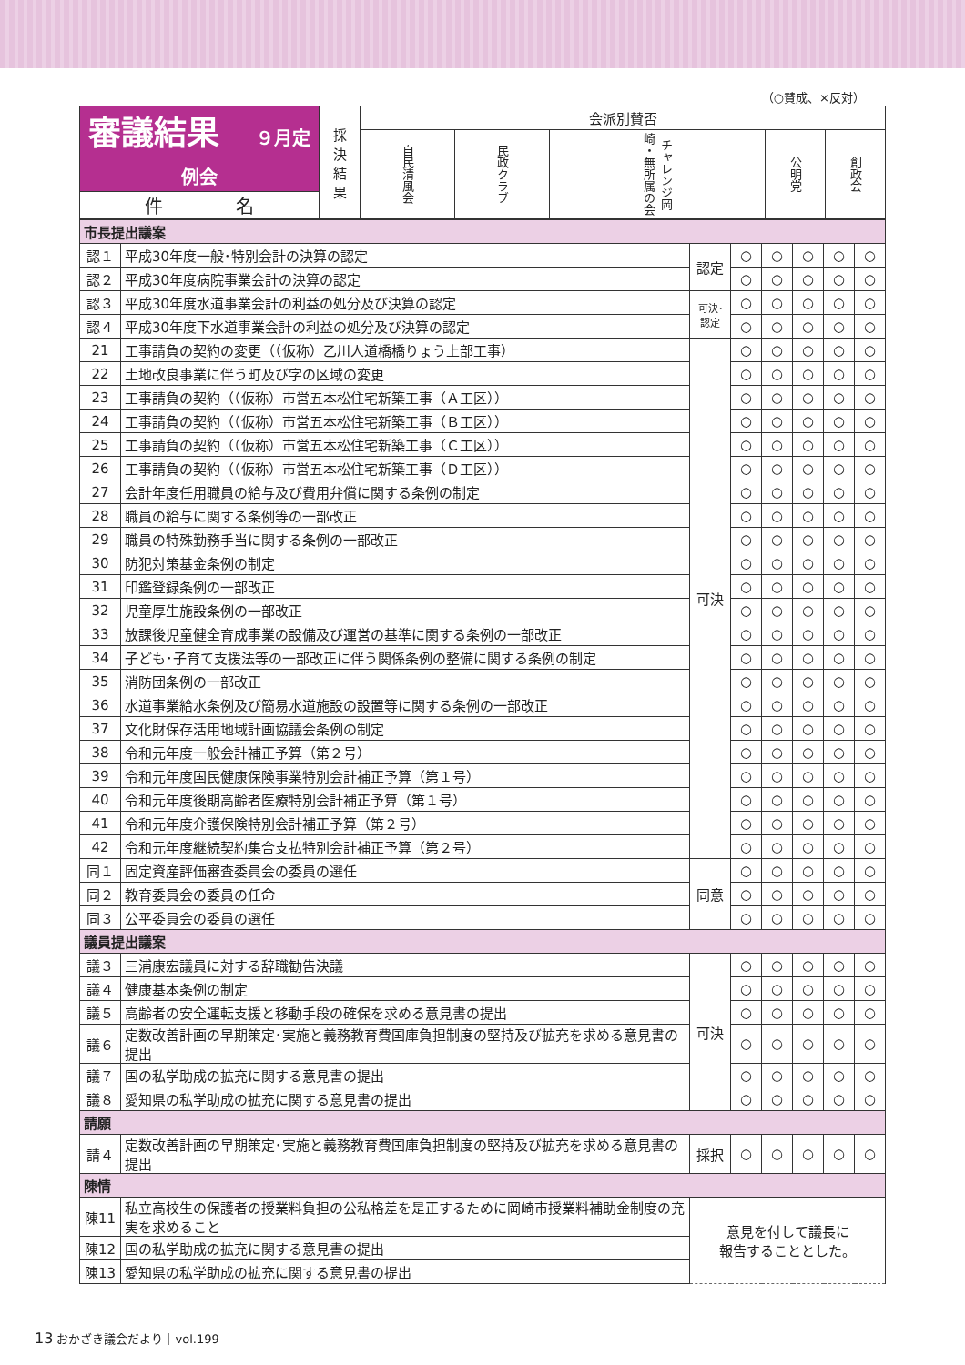（○賛成、×反対）
| 審議結果 ９月定例会 | 採 決 結 果 | 会派別賛否 | | | | |
| --- | --- | --- | --- | --- | --- | --- |
| | | 自民清風会 | 民政クラブ | チャレンジ岡崎・無所属の会 | 公明党 | 創政会 |
| 件 名 | | | | | | |
| 市長提出議案 | | | | | | | |
| 認１ | 平成30年度一般･特別会計の決算の認定 | 認定 | ○ | ○ | ○ | ○ | ○ |
| 認２ | 平成30年度病院事業会計の決算の認定 | | ○ | ○ | ○ | ○ | ○ |
| 認３ | 平成30年度水道事業会計の利益の処分及び決算の認定 | 可決･認定 | ○ | ○ | ○ | ○ | ○ |
| 認４ | 平成30年度下水道事業会計の利益の処分及び決算の認定 | | ○ | ○ | ○ | ○ | ○ |
| 21 | 工事請負の契約の変更（（仮称）乙川人道橋橋りょう上部工事） | 可決 | ○ | ○ | ○ | ○ | ○ |
| 22 | 土地改良事業に伴う町及び字の区域の変更 | | ○ | ○ | ○ | ○ | ○ |
| 23 | 工事請負の契約（（仮称）市営五本松住宅新築工事（Ａ工区）） | | ○ | ○ | ○ | ○ | ○ |
| 24 | 工事請負の契約（（仮称）市営五本松住宅新築工事（Ｂ工区）） | | ○ | ○ | ○ | ○ | ○ |
| 25 | 工事請負の契約（（仮称）市営五本松住宅新築工事（Ｃ工区）） | | ○ | ○ | ○ | ○ | ○ |
| 26 | 工事請負の契約（（仮称）市営五本松住宅新築工事（Ｄ工区）） | | ○ | ○ | ○ | ○ | ○ |
| 27 | 会計年度任用職員の給与及び費用弁償に関する条例の制定 | | ○ | ○ | ○ | ○ | ○ |
| 28 | 職員の給与に関する条例等の一部改正 | | ○ | ○ | ○ | ○ | ○ |
| 29 | 職員の特殊勤務手当に関する条例の一部改正 | | ○ | ○ | ○ | ○ | ○ |
| 30 | 防犯対策基金条例の制定 | | ○ | ○ | ○ | ○ | ○ |
| 31 | 印鑑登録条例の一部改正 | | ○ | ○ | ○ | ○ | ○ |
| 32 | 児童厚生施設条例の一部改正 | | ○ | ○ | ○ | ○ | ○ |
| 33 | 放課後児童健全育成事業の設備及び運営の基準に関する条例の一部改正 | | ○ | ○ | ○ | ○ | ○ |
| 34 | 子ども･子育て支援法等の一部改正に伴う関係条例の整備に関する条例の制定 | | ○ | ○ | ○ | ○ | ○ |
| 35 | 消防団条例の一部改正 | | ○ | ○ | ○ | ○ | ○ |
| 36 | 水道事業給水条例及び簡易水道施設の設置等に関する条例の一部改正 | | ○ | ○ | ○ | ○ | ○ |
| 37 | 文化財保存活用地域計画協議会条例の制定 | | ○ | ○ | ○ | ○ | ○ |
| 38 | 令和元年度一般会計補正予算（第２号） | | ○ | ○ | ○ | ○ | ○ |
| 39 | 令和元年度国民健康保険事業特別会計補正予算（第１号） | | ○ | ○ | ○ | ○ | ○ |
| 40 | 令和元年度後期高齢者医療特別会計補正予算（第１号） | | ○ | ○ | ○ | ○ | ○ |
| 41 | 令和元年度介護保険特別会計補正予算（第２号） | | ○ | ○ | ○ | ○ | ○ |
| 42 | 令和元年度継続契約集合支払特別会計補正予算（第２号） | | ○ | ○ | ○ | ○ | ○ |
| 同１ | 固定資産評価審査委員会の委員の選任 | 同意 | ○ | ○ | ○ | ○ | ○ |
| 同２ | 教育委員会の委員の任命 | | ○ | ○ | ○ | ○ | ○ |
| 同３ | 公平委員会の委員の選任 | | ○ | ○ | ○ | ○ | ○ |
| 議員提出議案 | | | | | | | |
| 議３ | 三浦康宏議員に対する辞職勧告決議 | 可決 | ○ | ○ | ○ | ○ | ○ |
| 議４ | 健康基本条例の制定 | | ○ | ○ | ○ | ○ | ○ |
| 議５ | 高齢者の安全運転支援と移動手段の確保を求める意見書の提出 | | ○ | ○ | ○ | ○ | ○ |
| 議６ | 定数改善計画の早期策定･実施と義務教育費国庫負担制度の堅持及び拡充を求める意見書の提出 | | ○ | ○ | ○ | ○ | ○ |
| 議７ | 国の私学助成の拡充に関する意見書の提出 | | ○ | ○ | ○ | ○ | ○ |
| 議８ | 愛知県の私学助成の拡充に関する意見書の提出 | | ○ | ○ | ○ | ○ | ○ |
| 請願 | | | | | | | |
| 請４ | 定数改善計画の早期策定･実施と義務教育費国庫負担制度の堅持及び拡充を求める意見書の提出 | 採択 | ○ | ○ | ○ | ○ | ○ |
| 陳情 | | | | | | | |
| 陳11 | 私立高校生の保護者の授業料負担の公私格差を是正するために岡崎市授業料補助金制度の充実を求めること | 意見を付して議長に 報告することとした。 | | | | | |
| 陳12 | 国の私学助成の拡充に関する意見書の提出 | | | | | | |
| 陳13 | 愛知県の私学助成の拡充に関する意見書の提出 | | | | | | |
13 おかざき議会だより｜vol.199